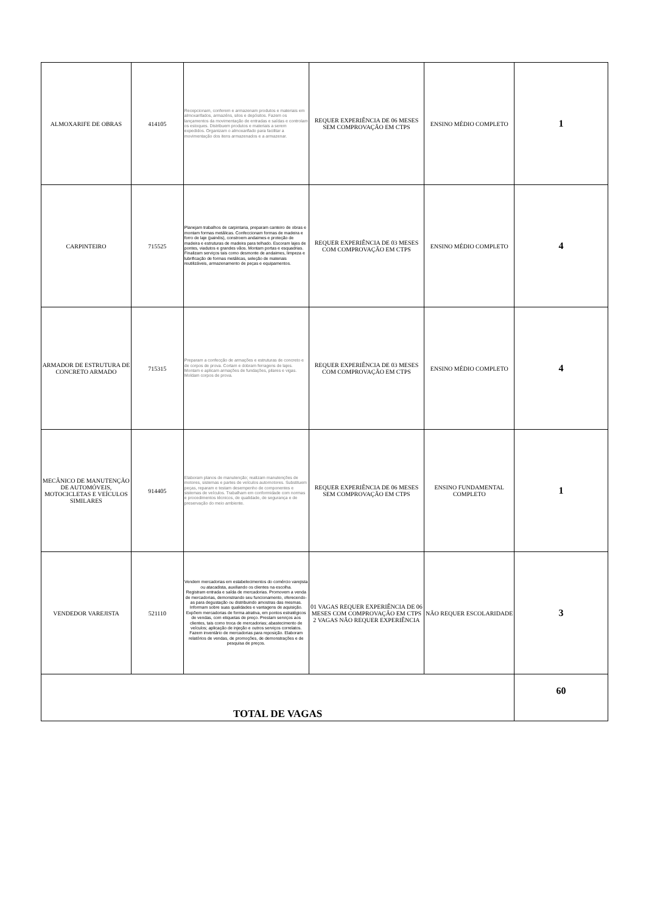| ALMOXARIFE DE OBRAS | 414105 | Recepcionam, conferem e armazenam produtos e materiais em almoxarifados, armazéns, silos e depósitos. Fazem os lançamentos da movimentação de entradas e saídas e controlam os estoques. Distribuem produtos e materiais a serem expedidos. Organizam o almoxarifado para facilitar a movimentação dos itens armazenados e a armazenar. | REQUER EXPERIÊNCIA DE 06 MESES SEM COMPROVAÇÃO EM CTPS | ENSINO MÉDIO COMPLETO | 1 |
| CARPINTEIRO | 715525 | Planejam trabalhos de carpintaria, preparam canteiro de obras e montam formas metálicas. Confeccionam formas de madeira e forro de laje (painéis), constroem andaimes e proteção de madeira e estruturas de madeira para telhado. Escoram lajes de pontes, viadutos e grandes vãos. Montam portas e esquadrias. Finalizam serviços tais como desmonte de andaimes, limpeza e lubrificação de formas metálicas, seleção de materiais reutilizáveis, armazenamento de peças e equipamentos. | REQUER EXPERIÊNCIA DE 03 MESES COM COMPROVAÇÃO EM CTPS | ENSINO MÉDIO COMPLETO | 4 |
| ARMADOR DE ESTRUTURA DE CONCRETO ARMADO | 715315 | Preparam a confecção de armações e estruturas de concreto e de corpos de prova. Cortam e dobram ferragens de lajes. Montam e aplicam armações de fundações, pilares e vigas. Moldam corpos de prova. | REQUER EXPERIÊNCIA DE 03 MESES COM COMPROVAÇÃO EM CTPS | ENSINO MÉDIO COMPLETO | 4 |
| MECÂNICO DE MANUTENÇÃO DE AUTOMÓVEIS, MOTOCICLETAS E VEÍCULOS SIMILARES | 914405 | Elaboram planos de manutenção; realizam manutenções de motores, sistemas e partes de veículos automotores. Substituem peças, reparam e testam desempenho de componentes e sistemas de veículos. Trabalham em conformidade com normas e procedimentos técnicos, de qualidade, de segurança e de preservação do meio ambiente. | REQUER EXPERIÊNCIA DE 06 MESES SEM COMPROVAÇÃO EM CTPS | ENSINO FUNDAMENTAL COMPLETO | 1 |
| VENDEDOR VAREJISTA | 521110 | Vendem mercadorias em estabelecimentos do comércio varejista ou atacadista, auxiliando os clientes na escolha. Registram entrada e saída de mercadorias. Promovem a venda de mercadorias, demonstrando seu funcionamento, oferecendo-as para degustação ou distribuindo amostras das mesmas. Informam sobre suas qualidades e vantagens de aquisição. Expõem mercadorias de forma atrativa, em pontos estratégicos de vendas, com etiquetas de preço. Prestam serviços aos clientes, tais como troca de mercadorias; abastecimento de veículos; aplicação de injeção e outros serviços correlatos. Fazem inventário de mercadorias para reposição. Elaboram relatórios de vendas, de promoções, de demonstrações e de pesquisa de preços. | 01 VAGAS REQUER EXPERIÊNCIA DE 06 MESES COM COMPROVAÇÃO EM CTPS 2 VAGAS NÃO REQUER EXPERIÊNCIA | NÃO REQUER ESCOLARIDADE | 3 |
| TOTAL DE VAGAS | | | | | 60 |